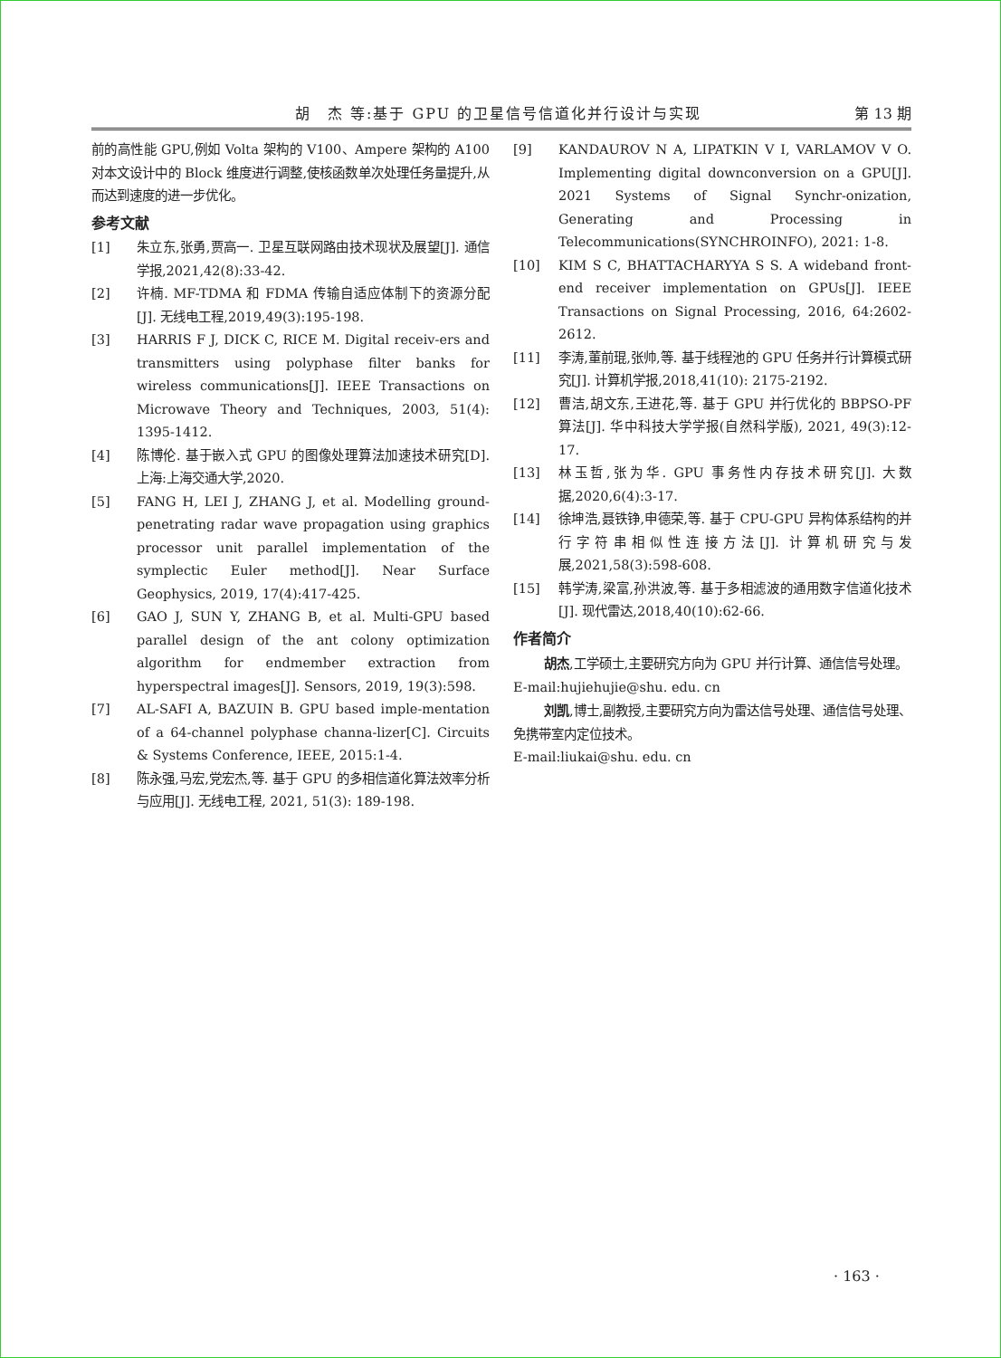胡　杰 等:基于 GPU 的卫星信号信道化并行设计与实现 第 13 期
前的高性能 GPU,例如 Volta 架构的 V100、Ampere 架构的 A100 对本文设计中的 Block 维度进行调整,使核函数单次处理任务量提升,从而达到速度的进一步优化。
参考文献
[1] 朱立东,张勇,贾高一. 卫星互联网路由技术现状及展望[J]. 通信学报,2021,42(8):33-42.
[2] 许楠. MF-TDMA 和 FDMA 传输自适应体制下的资源分配[J]. 无线电工程,2019,49(3):195-198.
[3] HARRIS F J, DICK C, RICE M. Digital receiv-ers and transmitters using polyphase filter banks for wireless communications[J]. IEEE Transactions on Microwave Theory and Techniques, 2003, 51(4): 1395-1412.
[4] 陈博伦. 基于嵌入式 GPU 的图像处理算法加速技术研究[D]. 上海:上海交通大学,2020.
[5] FANG H, LEI J, ZHANG J, et al. Modelling ground-penetrating radar wave propagation using graphics processor unit parallel implementation of the symplectic Euler method[J]. Near Surface Geophysics, 2019, 17(4):417-425.
[6] GAO J, SUN Y, ZHANG B, et al. Multi-GPU based parallel design of the ant colony optimization algorithm for endmember extraction from hyperspectral images[J]. Sensors, 2019, 19(3):598.
[7] AL-SAFI A, BAZUIN B. GPU based imple-mentation of a 64-channel polyphase channa-lizer[C]. Circuits & Systems Conference, IEEE, 2015:1-4.
[8] 陈永强,马宏,党宏杰,等. 基于 GPU 的多相信道化算法效率分析与应用[J]. 无线电工程, 2021, 51(3): 189-198.
[9] KANDAUROV N A, LIPATKIN V I, VARLAMOV V O. Implementing digital downconversion on a GPU[J]. 2021 Systems of Signal Synchr-onization, Generating and Processing in Telecommunications(SYNCHROINFO), 2021: 1-8.
[10] KIM S C, BHATTACHARYYA S S. A wideband front-end receiver implementation on GPUs[J]. IEEE Transactions on Signal Processing, 2016, 64:2602-2612.
[11] 李涛,董前琨,张帅,等. 基于线程池的 GPU 任务并行计算模式研究[J]. 计算机学报,2018,41(10): 2175-2192.
[12] 曹洁,胡文东,王进花,等. 基于 GPU 并行优化的 BBPSO-PF 算法[J]. 华中科技大学学报(自然科学版), 2021, 49(3):12-17.
[13] 林玉哲,张为华. GPU 事务性内存技术研究[J]. 大数据,2020,6(4):3-17.
[14] 徐坤浩,聂铁铮,申德荣,等. 基于 CPU-GPU 异构体系结构的并行字符串相似性连接方法[J]. 计算机研究与发展,2021,58(3):598-608.
[15] 韩学涛,梁富,孙洪波,等. 基于多相滤波的通用数字信道化技术[J]. 现代雷达,2018,40(10):62-66.
作者简介
胡杰,工学硕士,主要研究方向为 GPU 并行计算、通信信号处理。
E-mail:hujiehujie@shu. edu. cn
刘凯,博士,副教授,主要研究方向为雷达信号处理、通信信号处理、免携带室内定位技术。
E-mail:liukai@shu. edu. cn
· 163 ·